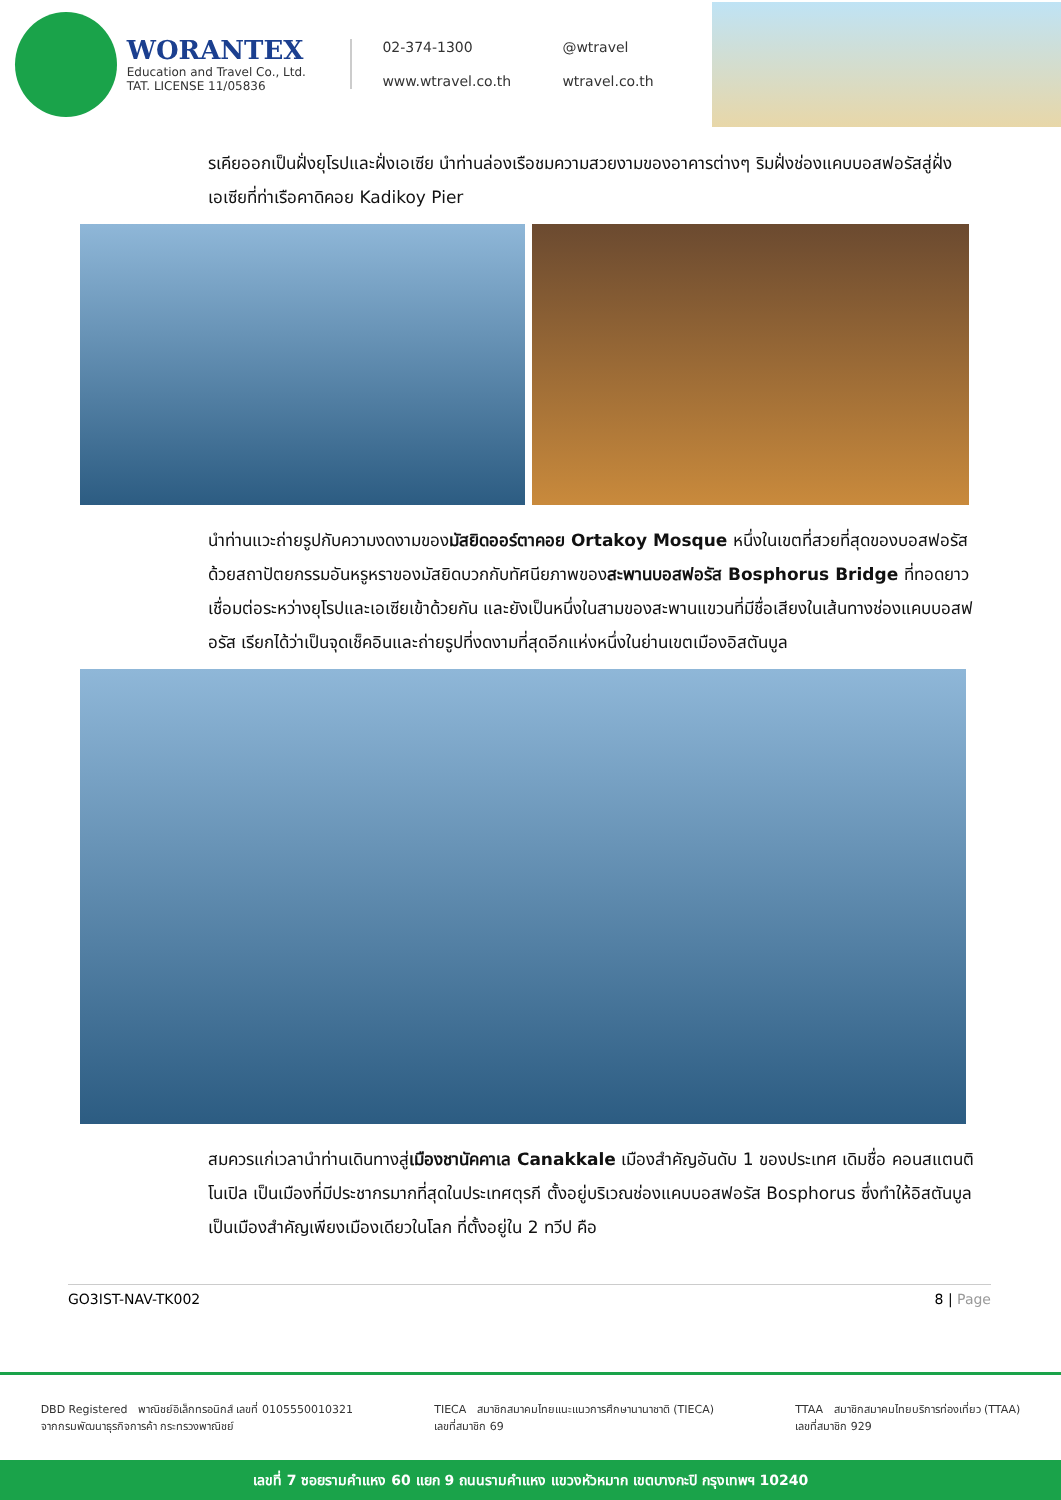WORANTEX
Education and Travel Co., Ltd.
TAT. LICENSE 11/05836
02-374-1300 @wtravel www.wtravel.co.th wtravel.co.th
รเคียออกเป็นฝั่งยุโรปและฝั่งเอเซีย นำท่านล่องเรือชมความสวยงามของอาคารต่างๆ ริมฝั่งช่องแคบบอสฟอรัสสู่ฝั่งเอเซียที่ท่าเรือคาดิคอย Kadikoy Pier
นำท่านแวะถ่ายรูปกับความงดงามของมัสยิดออร์ตาคอย Ortakoy Mosque หนึ่งในเขตที่สวยที่สุดของบอสฟอรัสด้วยสถาปัตยกรรมอันหรูหราของมัสยิดบวกกับทัศนียภาพของสะพานบอสฟอรัส Bosphorus Bridge ที่ทอดยาวเชื่อมต่อระหว่างยุโรปและเอเซียเข้าด้วยกัน และยังเป็นหนึ่งในสามของสะพานแขวนที่มีชื่อเสียงในเส้นทางช่องแคบบอสฟอรัส เรียกได้ว่าเป็นจุดเช็คอินและถ่ายรูปที่งดงามที่สุดอีกแห่งหนึ่งในย่านเขตเมืองอิสตันบูล
สมควรแก่เวลานำท่านเดินทางสู่เมืองชานัคคาเล Canakkale เมืองสำคัญอันดับ 1 ของประเทศ เดิมชื่อ คอนสแตนติโนเปิล เป็นเมืองที่มีประชากรมากที่สุดในประเทศตุรกี ตั้งอยู่บริเวณช่องแคบบอสฟอรัส Bosphorus ซึ่งทำให้อิสตันบูลเป็นเมืองสำคัญเพียงเมืองเดียวในโลก ที่ตั้งอยู่ใน 2 ทวีป คือ
GO3IST-NAV-TK002 8 | Page
DBD Registered พาณิชย์อิเล็กทรอนิกส์ เลขที่ 0105550010321
จากกรมพัฒนาธุรกิจการค้า กระทรวงพาณิชย์
TIECA สมาชิกสมาคมไทยแนะแนวการศึกษานานาชาติ (TIECA)
เลขที่สมาชิก 69
TTAA สมาชิกสมาคมไทยบริการท่องเที่ยว (TTAA)
เลขที่สมาชิก 929
เลขที่ 7 ซอยรามคำแหง 60 แยก 9 ถนนรามคำแหง แขวงหัวหมาก เขตบางกะปิ กรุงเทพฯ 10240